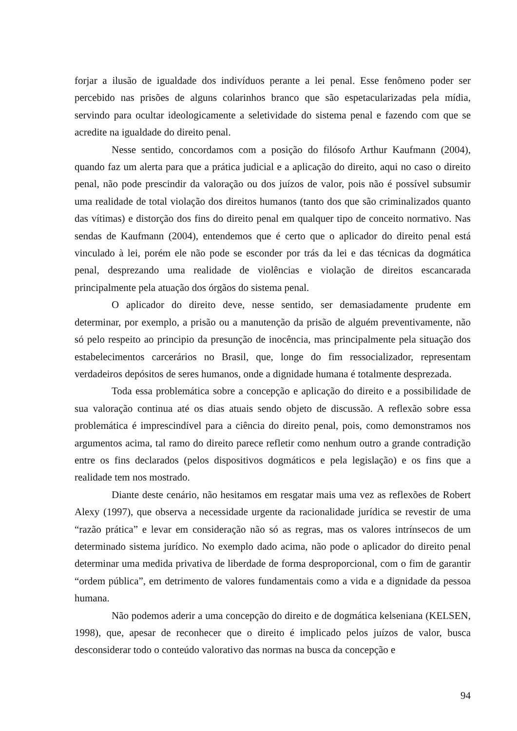forjar a ilusão de igualdade dos indivíduos perante a lei penal. Esse fenômeno poder ser percebido nas prisões de alguns colarinhos branco que são espetacularizadas pela mídia, servindo para ocultar ideologicamente a seletividade do sistema penal e fazendo com que se acredite na igualdade do direito penal.
Nesse sentido, concordamos com a posição do filósofo Arthur Kaufmann (2004), quando faz um alerta para que a prática judicial e a aplicação do direito, aqui no caso o direito penal, não pode prescindir da valoração ou dos juízos de valor, pois não é possível subsumir uma realidade de total violação dos direitos humanos (tanto dos que são criminalizados quanto das vítimas) e distorção dos fins do direito penal em qualquer tipo de conceito normativo. Nas sendas de Kaufmann (2004), entendemos que é certo que o aplicador do direito penal está vinculado à lei, porém ele não pode se esconder por trás da lei e das técnicas da dogmática penal, desprezando uma realidade de violências e violação de direitos escancarada principalmente pela atuação dos órgãos do sistema penal.
O aplicador do direito deve, nesse sentido, ser demasiadamente prudente em determinar, por exemplo, a prisão ou a manutenção da prisão de alguém preventivamente, não só pelo respeito ao principio da presunção de inocência, mas principalmente pela situação dos estabelecimentos carcerários no Brasil, que, longe do fim ressocializador, representam verdadeiros depósitos de seres humanos, onde a dignidade humana é totalmente desprezada.
Toda essa problemática sobre a concepção e aplicação do direito e a possibilidade de sua valoração continua até os dias atuais sendo objeto de discussão. A reflexão sobre essa problemática é imprescindível para a ciência do direito penal, pois, como demonstramos nos argumentos acima, tal ramo do direito parece refletir como nenhum outro a grande contradição entre os fins declarados (pelos dispositivos dogmáticos e pela legislação) e os fins que a realidade tem nos mostrado.
Diante deste cenário, não hesitamos em resgatar mais uma vez as reflexões de Robert Alexy (1997), que observa a necessidade urgente da racionalidade jurídica se revestir de uma “razão prática” e levar em consideração não só as regras, mas os valores intrínsecos de um determinado sistema jurídico. No exemplo dado acima, não pode o aplicador do direito penal determinar uma medida privativa de liberdade de forma desproporcional, com o fim de garantir “ordem pública”, em detrimento de valores fundamentais como a vida e a dignidade da pessoa humana.
Não podemos aderir a uma concepção do direito e de dogmática kelseniana (KELSEN, 1998), que, apesar de reconhecer que o direito é implicado pelos juízos de valor, busca desconsiderar todo o conteúdo valorativo das normas na busca da concepção e
94